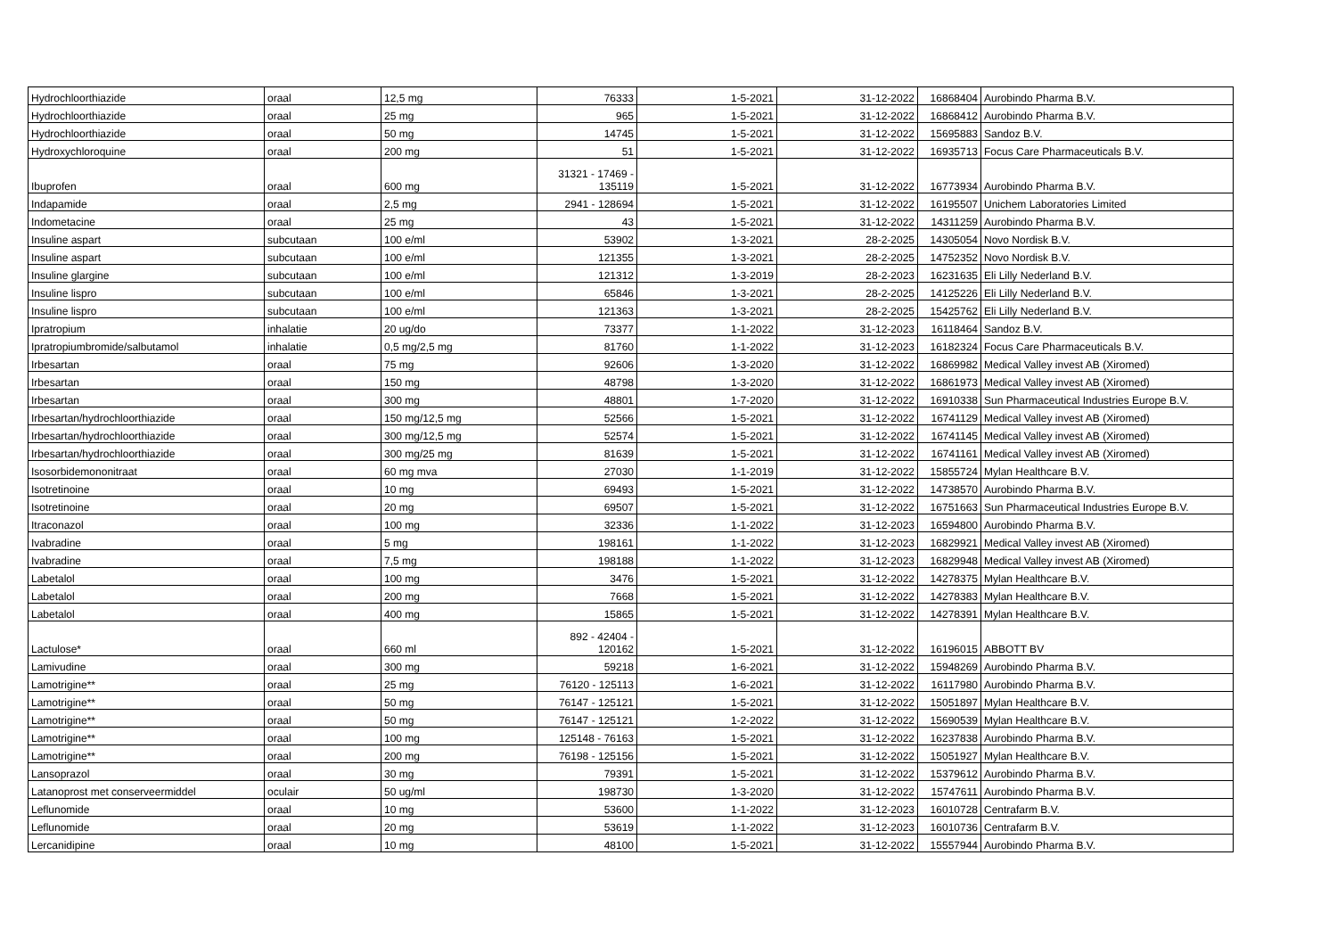| Hydrochloorthiazide | oraal | 12,5 mg | 76333 | 1-5-2021 | 31-12-2022 | 16868404 | Aurobindo Pharma B.V. |
| Hydrochloorthiazide | oraal | 25 mg | 965 | 1-5-2021 | 31-12-2022 | 16868412 | Aurobindo Pharma B.V. |
| Hydrochloorthiazide | oraal | 50 mg | 14745 | 1-5-2021 | 31-12-2022 | 15695883 | Sandoz B.V. |
| Hydroxychloroquine | oraal | 200 mg | 51 | 1-5-2021 | 31-12-2022 | 16935713 | Focus Care Pharmaceuticals B.V. |
| Ibuprofen | oraal | 600 mg | 31321 - 17469 - 135119 | 1-5-2021 | 31-12-2022 | 16773934 | Aurobindo Pharma B.V. |
| Indapamide | oraal | 2,5 mg | 2941 - 128694 | 1-5-2021 | 31-12-2022 | 16195507 | Unichem Laboratories Limited |
| Indometacine | oraal | 25 mg | 43 | 1-5-2021 | 31-12-2022 | 14311259 | Aurobindo Pharma B.V. |
| Insuline aspart | subcutaan | 100 e/ml | 53902 | 1-3-2021 | 28-2-2025 | 14305054 | Novo Nordisk B.V. |
| Insuline aspart | subcutaan | 100 e/ml | 121355 | 1-3-2021 | 28-2-2025 | 14752352 | Novo Nordisk B.V. |
| Insuline glargine | subcutaan | 100 e/ml | 121312 | 1-3-2019 | 28-2-2023 | 16231635 | Eli Lilly Nederland B.V. |
| Insuline lispro | subcutaan | 100 e/ml | 65846 | 1-3-2021 | 28-2-2025 | 14125226 | Eli Lilly Nederland B.V. |
| Insuline lispro | subcutaan | 100 e/ml | 121363 | 1-3-2021 | 28-2-2025 | 15425762 | Eli Lilly Nederland B.V. |
| Ipratropium | inhalatie | 20 ug/do | 73377 | 1-1-2022 | 31-12-2023 | 16118464 | Sandoz B.V. |
| Ipratropiumbromide/salbutamol | inhalatie | 0,5 mg/2,5 mg | 81760 | 1-1-2022 | 31-12-2023 | 16182324 | Focus Care Pharmaceuticals B.V. |
| Irbesartan | oraal | 75 mg | 92606 | 1-3-2020 | 31-12-2022 | 16869982 | Medical Valley invest AB (Xiromed) |
| Irbesartan | oraal | 150 mg | 48798 | 1-3-2020 | 31-12-2022 | 16861973 | Medical Valley invest AB (Xiromed) |
| Irbesartan | oraal | 300 mg | 48801 | 1-7-2020 | 31-12-2022 | 16910338 | Sun Pharmaceutical Industries Europe B.V. |
| Irbesartan/hydrochloorthiazide | oraal | 150 mg/12,5 mg | 52566 | 1-5-2021 | 31-12-2022 | 16741129 | Medical Valley invest AB (Xiromed) |
| Irbesartan/hydrochloorthiazide | oraal | 300 mg/12,5 mg | 52574 | 1-5-2021 | 31-12-2022 | 16741145 | Medical Valley invest AB (Xiromed) |
| Irbesartan/hydrochloorthiazide | oraal | 300 mg/25 mg | 81639 | 1-5-2021 | 31-12-2022 | 16741161 | Medical Valley invest AB (Xiromed) |
| Isosorbidemononitraat | oraal | 60 mg mva | 27030 | 1-1-2019 | 31-12-2022 | 15855724 | Mylan Healthcare B.V. |
| Isotretinoine | oraal | 10 mg | 69493 | 1-5-2021 | 31-12-2022 | 14738570 | Aurobindo Pharma B.V. |
| Isotretinoine | oraal | 20 mg | 69507 | 1-5-2021 | 31-12-2022 | 16751663 | Sun Pharmaceutical Industries Europe B.V. |
| Itraconazol | oraal | 100 mg | 32336 | 1-1-2022 | 31-12-2023 | 16594800 | Aurobindo Pharma B.V. |
| Ivabradine | oraal | 5 mg | 198161 | 1-1-2022 | 31-12-2023 | 16829921 | Medical Valley invest AB (Xiromed) |
| Ivabradine | oraal | 7,5 mg | 198188 | 1-1-2022 | 31-12-2023 | 16829948 | Medical Valley invest AB (Xiromed) |
| Labetalol | oraal | 100 mg | 3476 | 1-5-2021 | 31-12-2022 | 14278375 | Mylan Healthcare B.V. |
| Labetalol | oraal | 200 mg | 7668 | 1-5-2021 | 31-12-2022 | 14278383 | Mylan Healthcare B.V. |
| Labetalol | oraal | 400 mg | 15865 | 1-5-2021 | 31-12-2022 | 14278391 | Mylan Healthcare B.V. |
| Lactulose* | oraal | 660 ml | 892 - 42404 - 120162 | 1-5-2021 | 31-12-2022 | 16196015 | ABBOTT BV |
| Lamivudine | oraal | 300 mg | 59218 | 1-6-2021 | 31-12-2022 | 15948269 | Aurobindo Pharma B.V. |
| Lamotrigine** | oraal | 25 mg | 76120 - 125113 | 1-6-2021 | 31-12-2022 | 16117980 | Aurobindo Pharma B.V. |
| Lamotrigine** | oraal | 50 mg | 76147 - 125121 | 1-5-2021 | 31-12-2022 | 15051897 | Mylan Healthcare B.V. |
| Lamotrigine** | oraal | 50 mg | 76147 - 125121 | 1-2-2022 | 31-12-2022 | 15690539 | Mylan Healthcare B.V. |
| Lamotrigine** | oraal | 100 mg | 125148 - 76163 | 1-5-2021 | 31-12-2022 | 16237838 | Aurobindo Pharma B.V. |
| Lamotrigine** | oraal | 200 mg | 76198 - 125156 | 1-5-2021 | 31-12-2022 | 15051927 | Mylan Healthcare B.V. |
| Lansoprazol | oraal | 30 mg | 79391 | 1-5-2021 | 31-12-2022 | 15379612 | Aurobindo Pharma B.V. |
| Latanoprost met conserveermiddel | oculair | 50 ug/ml | 198730 | 1-3-2020 | 31-12-2022 | 15747611 | Aurobindo Pharma B.V. |
| Leflunomide | oraal | 10 mg | 53600 | 1-1-2022 | 31-12-2023 | 16010728 | Centrafarm B.V. |
| Leflunomide | oraal | 20 mg | 53619 | 1-1-2022 | 31-12-2023 | 16010736 | Centrafarm B.V. |
| Lercanidipine | oraal | 10 mg | 48100 | 1-5-2021 | 31-12-2022 | 15557944 | Aurobindo Pharma B.V. |